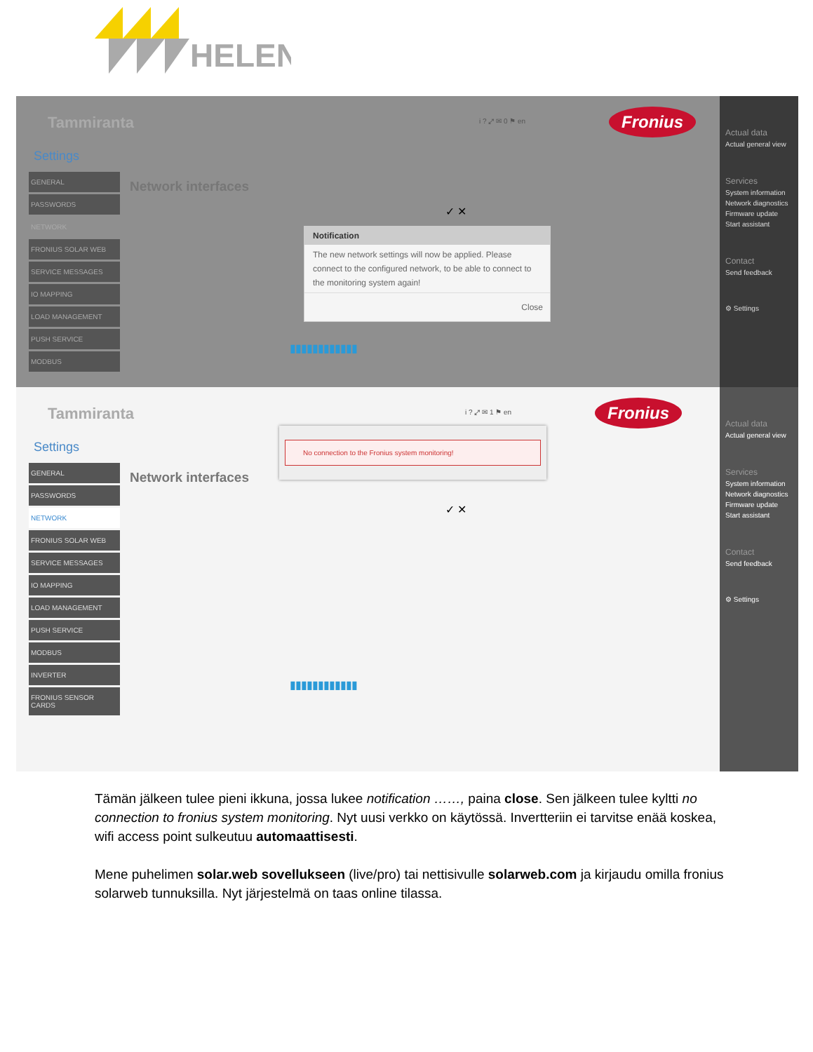HELEN
Tammiranta i ? ⤢ ✉ 0 ⚑ en Fronius
Settings
GENERAL
PASSWORDS
NETWORK
FRONIUS SOLAR WEB
SERVICE MESSAGES
IO MAPPING
LOAD MANAGEMENT
PUSH SERVICE
MODBUS
Network interfaces
✓ ✕
Notification
The new network settings will now be applied. Please connect to the configured network, to be able to connect to the monitoring system again!
Close
▮▮▮▮▮▮▮▮▮▮▮▮
Actual data
Actual general view
Services
System information
Network diagnostics
Firmware update
Start assistant
Contact
Send feedback
⚙ Settings
Tammiranta i ? ⤢ ✉ 1 ⚑ en Fronius
Settings
GENERAL
PASSWORDS
NETWORK
FRONIUS SOLAR WEB
SERVICE MESSAGES
IO MAPPING
LOAD MANAGEMENT
PUSH SERVICE
MODBUS
INVERTER
FRONIUS SENSOR CARDS
Network interfaces
✓ ✕
No connection to the Fronius system monitoring!
▮▮▮▮▮▮▮▮▮▮▮▮
Actual data
Actual general view
Services
System information
Network diagnostics
Firmware update
Start assistant
Contact
Send feedback
⚙ Settings
Tämän jälkeen tulee pieni ikkuna, jossa lukee notification ……, paina close. Sen jälkeen tulee kyltti no connection to fronius system monitoring. Nyt uusi verkko on käytössä. Invertteriin ei tarvitse enää koskea, wifi access point sulkeutuu automaattisesti.
Mene puhelimen solar.web sovellukseen (live/pro) tai nettisivulle solarweb.com ja kirjaudu omilla fronius solarweb tunnuksilla. Nyt järjestelmä on taas online tilassa.